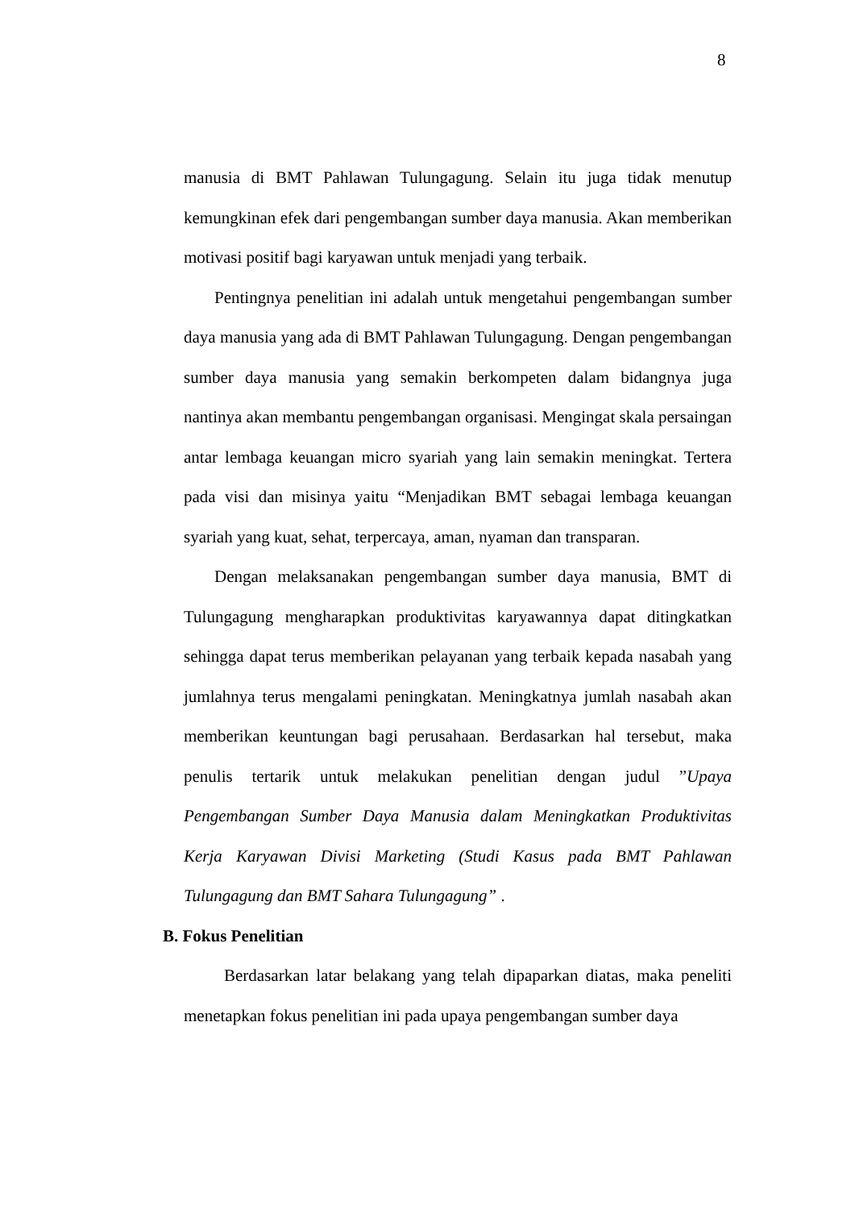8
manusia di BMT Pahlawan Tulungagung. Selain itu juga tidak menutup kemungkinan efek dari pengembangan sumber daya manusia. Akan memberikan motivasi positif bagi karyawan untuk menjadi yang terbaik.
Pentingnya penelitian ini adalah untuk mengetahui pengembangan sumber daya manusia yang ada di BMT Pahlawan Tulungagung. Dengan pengembangan sumber daya manusia yang semakin berkompeten dalam bidangnya juga nantinya akan membantu pengembangan organisasi. Mengingat skala persaingan antar lembaga keuangan micro syariah yang lain semakin meningkat. Tertera pada visi dan misinya yaitu “Menjadikan BMT sebagai lembaga keuangan syariah yang kuat, sehat, terpercaya, aman, nyaman dan transparan.
Dengan melaksanakan pengembangan sumber daya manusia, BMT di Tulungagung mengharapkan produktivitas karyawannya dapat ditingkatkan sehingga dapat terus memberikan pelayanan yang terbaik kepada nasabah yang jumlahnya terus mengalami peningkatan. Meningkatnya jumlah nasabah akan memberikan keuntungan bagi perusahaan. Berdasarkan hal tersebut, maka penulis tertarik untuk melakukan penelitian dengan judul ”Upaya Pengembangan Sumber Daya Manusia dalam Meningkatkan Produktivitas Kerja Karyawan Divisi Marketing (Studi Kasus pada BMT Pahlawan Tulungagung dan BMT Sahara Tulungagung” .
B. Fokus Penelitian
Berdasarkan latar belakang yang telah dipaparkan diatas, maka peneliti menetapkan fokus penelitian ini pada upaya pengembangan sumber daya